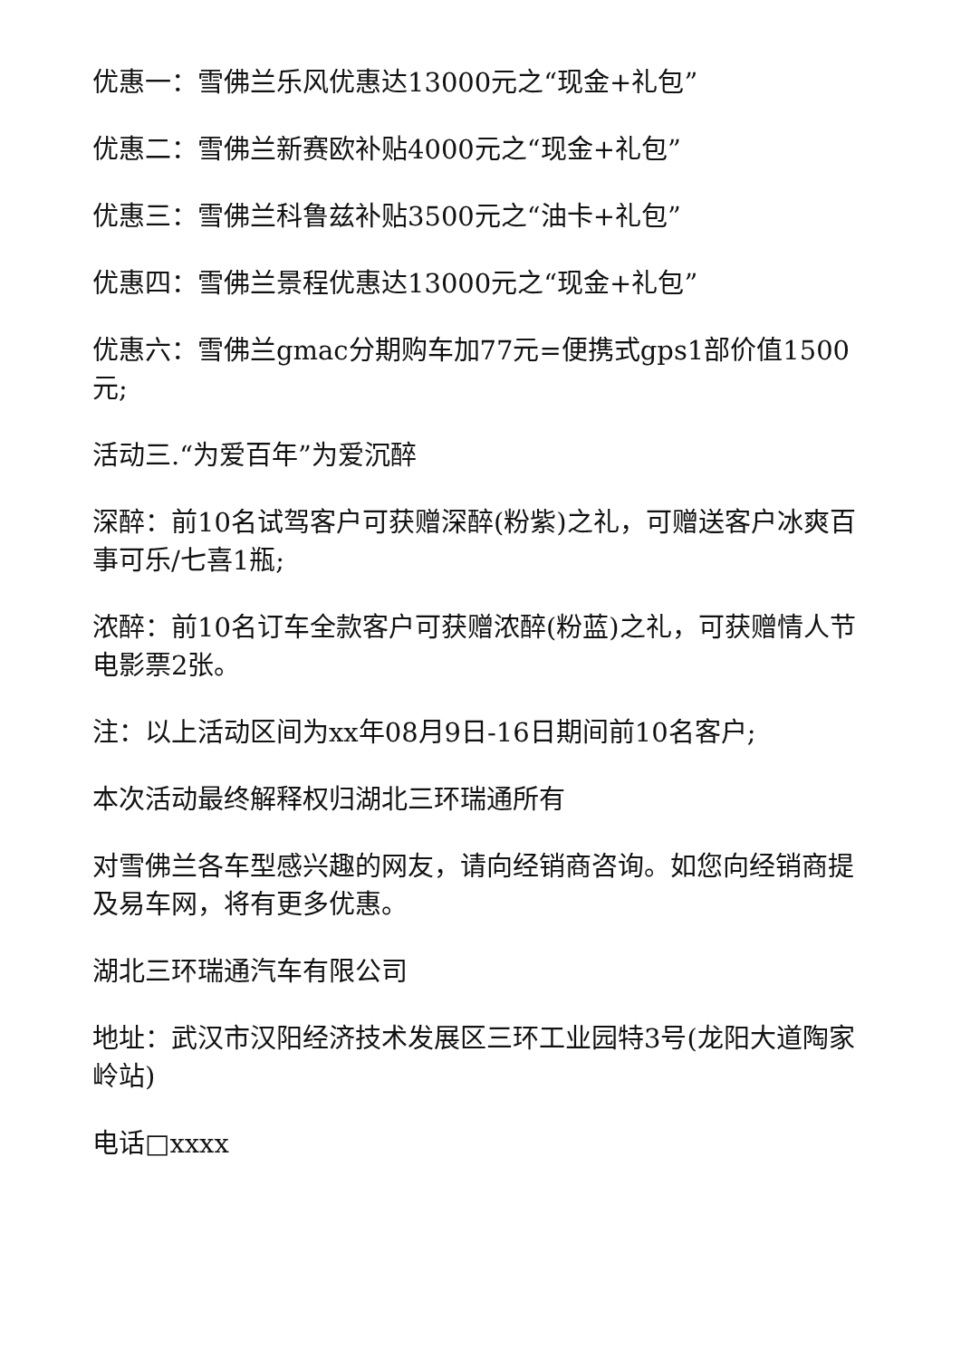优惠一：雪佛兰乐风优惠达13000元之“现金+礼包”
优惠二：雪佛兰新赛欧补贴4000元之“现金+礼包”
优惠三：雪佛兰科鲁兹补贴3500元之“油卡+礼包”
优惠四：雪佛兰景程优惠达13000元之“现金+礼包”
优惠六：雪佛兰gmac分期购车加77元=便携式gps1部价值1500元;
活动三.“为爱百年”为爱沉醉
深醉：前10名试驾客户可获赠深醉(粉紫)之礼，可赠送客户冰爽百事可乐/七喜1瓶;
浓醉：前10名订车全款客户可获赠浓醉(粉蓝)之礼，可获赠情人节电影票2张。
注：以上活动区间为xx年08月9日-16日期间前10名客户;
本次活动最终解释权归湖北三环瑞通所有
对雪佛兰各车型感兴趣的网友，请向经销商咨询。如您向经销商提及易车网，将有更多优惠。
湖北三环瑞通汽车有限公司
地址：武汉市汉阳经济技术发展区三环工业园特3号(龙阳大道陶家岭站)
电话□xxxx